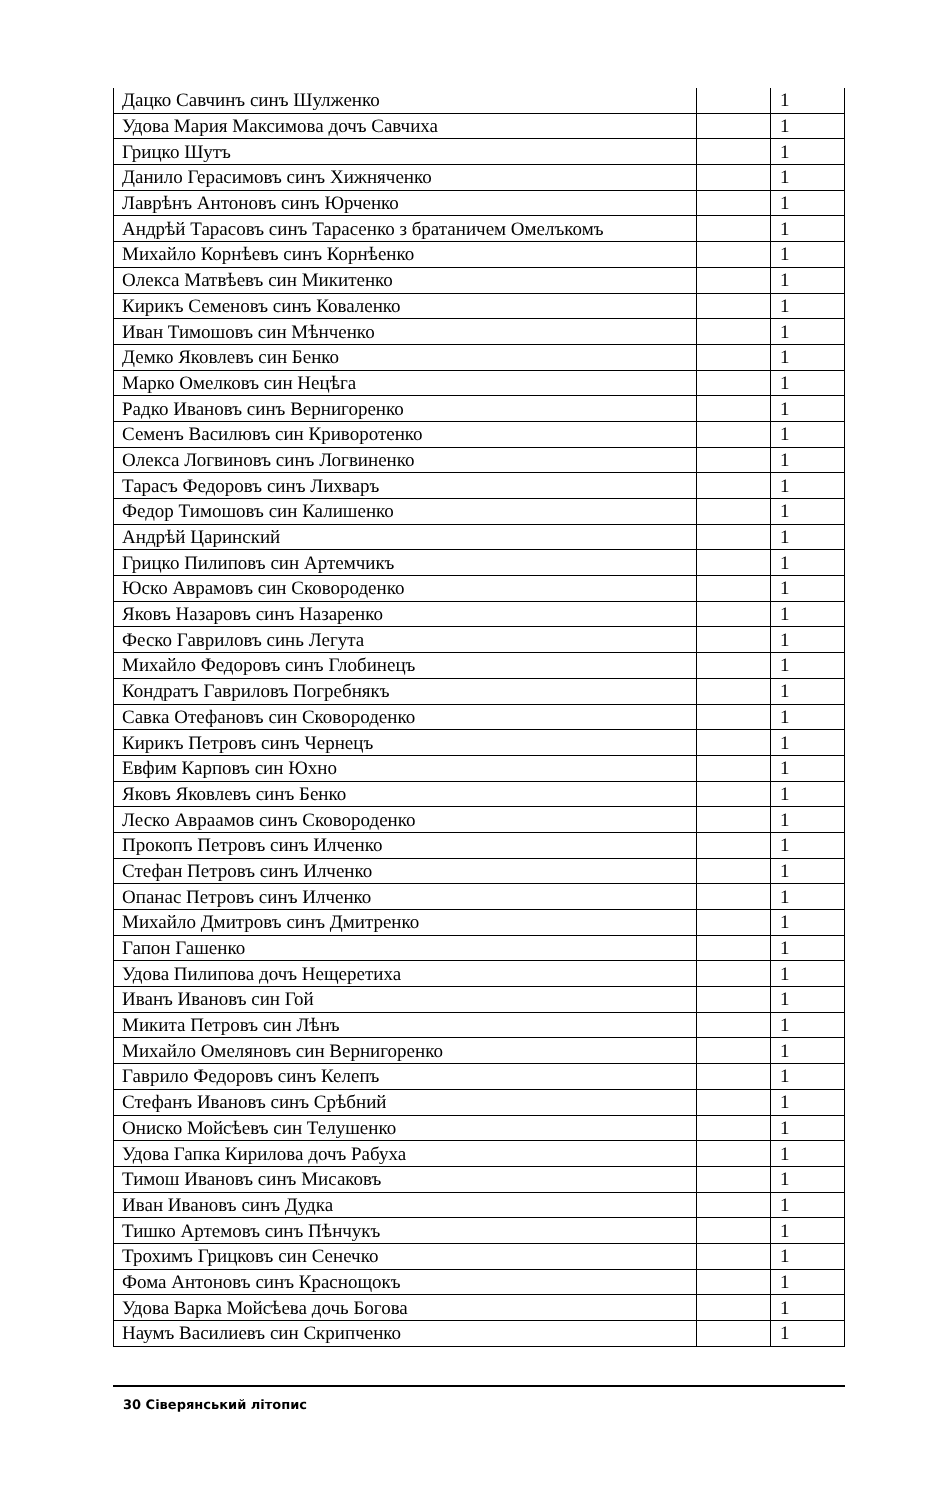| Дацко Савчинъ синъ Шулженко | | 1 |
| Удова Мария Максимова дочъ Савчиха | | 1 |
| Грицко Шутъ | | 1 |
| Данило Герасимовъ синъ Хижняченко | | 1 |
| Лаврѣнъ Антоновъ синъ Юрченко | | 1 |
| Андрѣй Тарасовъ синъ Тарасенко з братаничем Омелъкомъ | | 1 |
| Михайло Корнѣевъ синъ Корнѣенко | | 1 |
| Олекса Матвѣевъ син Микитенко | | 1 |
| Кирикъ Семеновъ синъ Коваленко | | 1 |
| Иван Тимошовъ син Мѣнченко | | 1 |
| Демко Яковлевъ син Бенко | | 1 |
| Марко Омелковъ син Нецѣга | | 1 |
| Радко Ивановъ синъ Вернигоренко | | 1 |
| Семенъ Василювъ син Криворотенко | | 1 |
| Олекса Логвиновъ синъ Логвиненко | | 1 |
| Тарасъ Федоровъ синъ Лихваръ | | 1 |
| Федор Тимошовъ син Калишенко | | 1 |
| Андрѣй Царинский | | 1 |
| Грицко Пилиповъ син Артемчикъ | | 1 |
| Юско Аврамовъ син Сковороденко | | 1 |
| Яковъ Назаровъ синъ Назаренко | | 1 |
| Феско Гавриловъ синь Легута | | 1 |
| Михайло Федоровъ синъ Глобинецъ | | 1 |
| Кондратъ Гавриловъ Погребнякъ | | 1 |
| Савка Отефановъ син Сковороденко | | 1 |
| Кирикъ Петровъ синъ Чернецъ | | 1 |
| Евфим Карповъ син Юхно | | 1 |
| Яковъ Яковлевъ синъ Бенко | | 1 |
| Леско Авраамов синъ Сковороденко | | 1 |
| Прокопъ Петровъ синъ Илченко | | 1 |
| Стефан Петровъ синъ Илченко | | 1 |
| Опанас Петровъ синъ Илченко | | 1 |
| Михайло Дмитровъ синъ Дмитренко | | 1 |
| Гапон Гашенко | | 1 |
| Удова Пилипова дочъ Нещеретиха | | 1 |
| Иванъ Ивановъ син Гой | | 1 |
| Микита Петровъ син Лѣнъ | | 1 |
| Михайло Омеляновъ син Вернигоренко | | 1 |
| Гаврило Федоровъ синъ Келепъ | | 1 |
| Стефанъ Ивановъ синъ Срѣбний | | 1 |
| Ониско Мойсѣевъ син Телушенко | | 1 |
| Удова Гапка Кирилова дочъ Рабуха | | 1 |
| Тимош Ивановъ синъ Мисаковъ | | 1 |
| Иван Ивановъ синъ Дудка | | 1 |
| Тишко Артемовъ синъ Пѣнчукъ | | 1 |
| Трохимъ Грицковъ син Сенечко | | 1 |
| Фома Антоновъ синъ Краснощокъ | | 1 |
| Удова Варка Мойсѣева дочь Богова | | 1 |
| Наумъ Василиевъ син Скрипченко | | 1 |
30 Сіверянський літопис